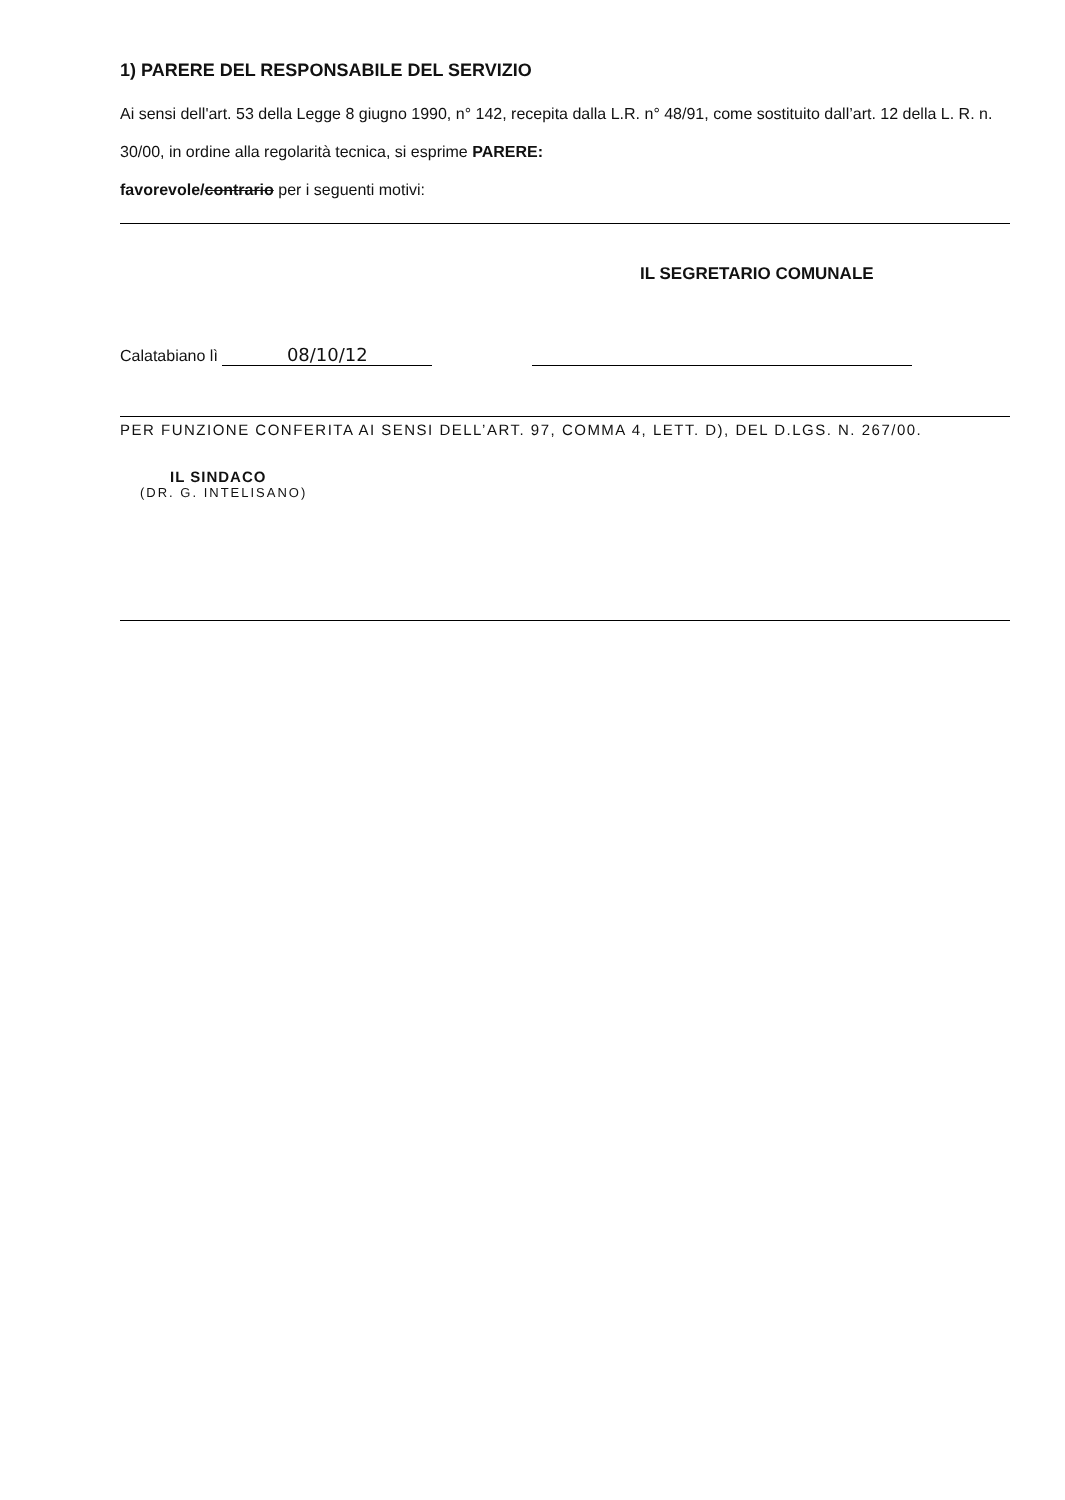1) PARERE DEL RESPONSABILE DEL SERVIZIO
Ai sensi dell'art. 53 della Legge 8 giugno 1990, n° 142, recepita dalla L.R. n° 48/91, come sostituito dall’art. 12 della L. R. n. 30/00, in ordine alla regolarità tecnica, si esprime PARERE:
favorevole/contrario per i seguenti motivi:
IL SEGRETARIO COMUNALE
Calatabiano lì 08/10/12
PER FUNZIONE CONFERITA AI SENSI DELL’ART. 97, COMMA 4, LETT. D), DEL D.LGS. N. 267/00.
IL SINDACO
(DR. G. INTELISANO)